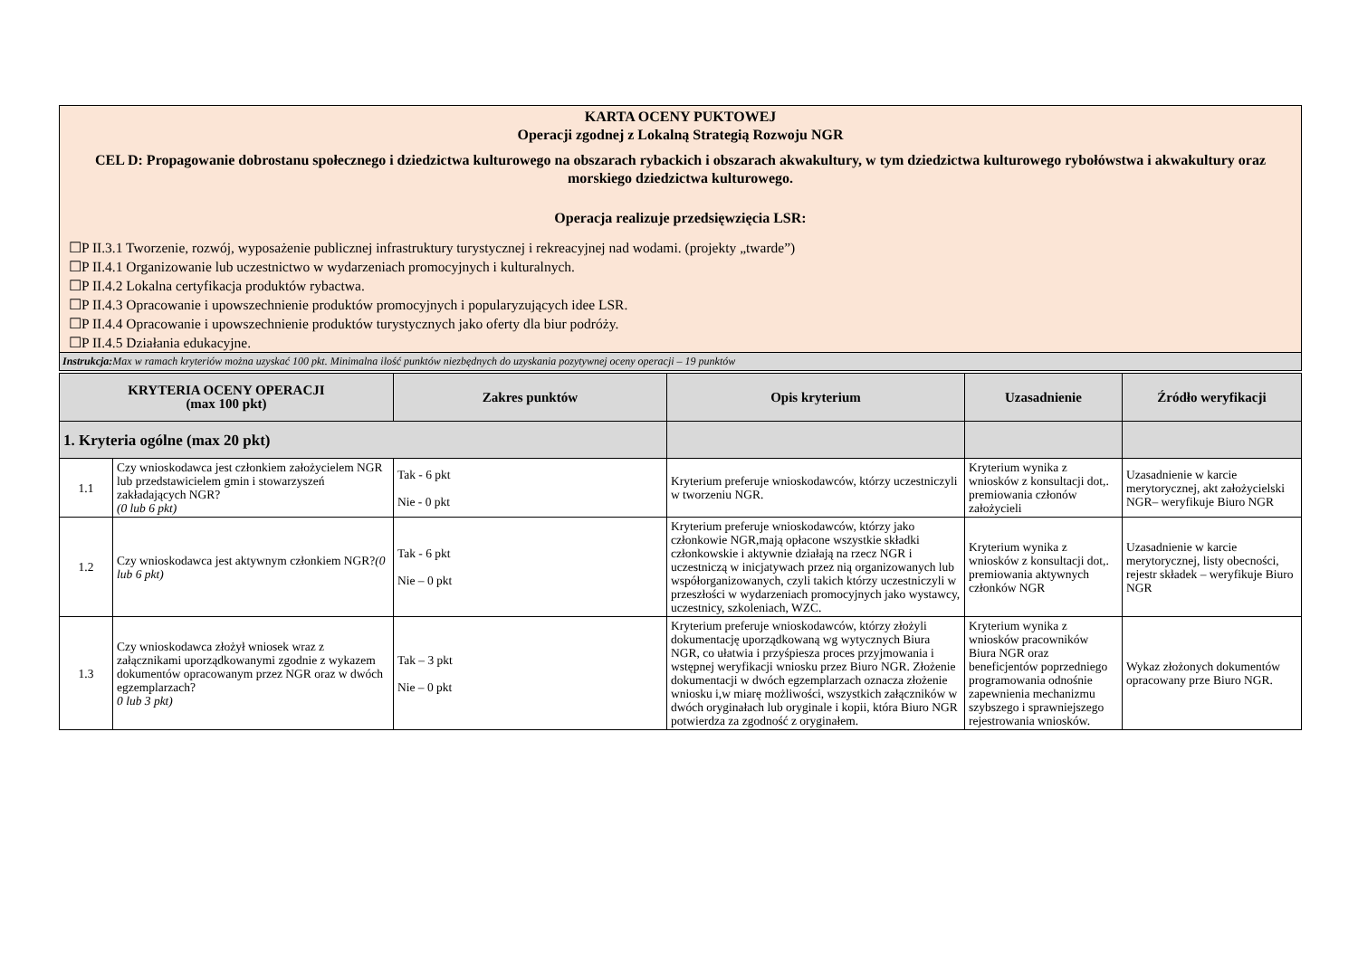KARTA OCENY PUKTOWEJ
Operacji zgodnej z Lokalną Strategią Rozwoju NGR
CEL D: Propagowanie dobrostanu społecznego i dziedzictwa kulturowego na obszarach rybackich i obszarach akwakultury, w tym dziedzictwa kulturowego rybołówstwa i akwakultury oraz morskiego dziedzictwa kulturowego.
Operacja realizuje przedsięwzięcia LSR:
☐P II.3.1 Tworzenie, rozwój, wyposażenie publicznej infrastruktury turystycznej i rekreacyjnej nad wodami. (projekty „twarde”)
☐P II.4.1 Organizowanie lub uczestnictwo w wydarzeniach promocyjnych i kulturalnych.
☐P II.4.2 Lokalna certyfikacja produktów rybactwa.
☐P II.4.3 Opracowanie i upowszechnienie produktów promocyjnych i popularyzujących idee LSR.
☐P II.4.4 Opracowanie i upowszechnienie produktów turystycznych jako oferty dla biur podróży.
☐P II.4.5 Działania edukacyjne.
Instrukcja: Max w ramach kryteriów można uzyskać 100 pkt. Minimalna ilość punktów niezbędnych do uzyskania pozytywnej oceny operacji – 19 punktów
| KRYTERIA OCENY OPERACJI (max 100 pkt) | | Zakres punktów | Opis kryterium | Uzasadnienie | Źródło weryfikacji |
| --- | --- | --- | --- | --- | --- |
| 1. Kryteria ogólne (max 20 pkt) | | | | | |
| 1.1 | Czy wnioskodawca jest członkiem założycielem NGR lub przedstawicielem gmin i stowarzyszeń zakładających NGR? (0 lub 6 pkt) | Tak - 6 pkt Nie - 0 pkt | Kryterium preferuje wnioskodawców, którzy uczestniczyli w tworzeniu NGR. | Kryterium wynika z wniosków z konsultacji dot,. premiowania członów założycieli | Uzasadnienie w karcie merytorycznej, akt założycielski NGR– weryfikuje Biuro NGR |
| 1.2 | Czy wnioskodawca jest aktywnym członkiem NGR? (0 lub 6 pkt) | Tak - 6 pkt Nie – 0 pkt | Kryterium preferuje wnioskodawców, którzy jako członkowie NGR,mają opłacone wszystkie składki członkowskie i aktywnie działają na rzecz NGR i uczestniczą w inicjatywach przez nią organizowanych lub współorganizowanych, czyli takich którzy uczestniczyli w przeszłości w wydarzeniach promocyjnych jako wystawcy, uczestnicy, szkoleniach, WZC. | Kryterium wynika z wniosków z konsultacji dot,. premiowania aktywnych członków NGR | Uzasadnienie w karcie merytorycznej, listy obecności, rejestr składek – weryfikuje Biuro NGR |
| 1.3 | Czy wnioskodawca złożył wniosek wraz z załącznikami uporządkowanymi zgodnie z wykazem dokumentów opracowanym przez NGR oraz w dwóch egzemplarzach? 0 lub 3 pkt) | Tak – 3 pkt Nie – 0 pkt | Kryterium preferuje wnioskodawców, którzy złożyli dokumentację uporządkowaną wg wytycznych Biura NGR, co ułatwia i przyśpiesza proces przyjmowania i wstępnej weryfikacji wniosku przez Biuro NGR. Złożenie dokumentacji w dwóch egzemplarzach oznacza złożenie wniosku i,w miarę możliwości, wszystkich załączników w dwóch oryginałach lub oryginale i kopii, która Biuro NGR potwierdza za zgodność z oryginałem. | Kryterium wynika z wniosków pracowników Biura NGR oraz beneficjentów poprzedniego programowania odnośnie zapewnienia mechanizmu szybszego i sprawniejszego rejestrowania wniosków. | Wykaz złożonych dokumentów opracowany prze Biuro NGR. |